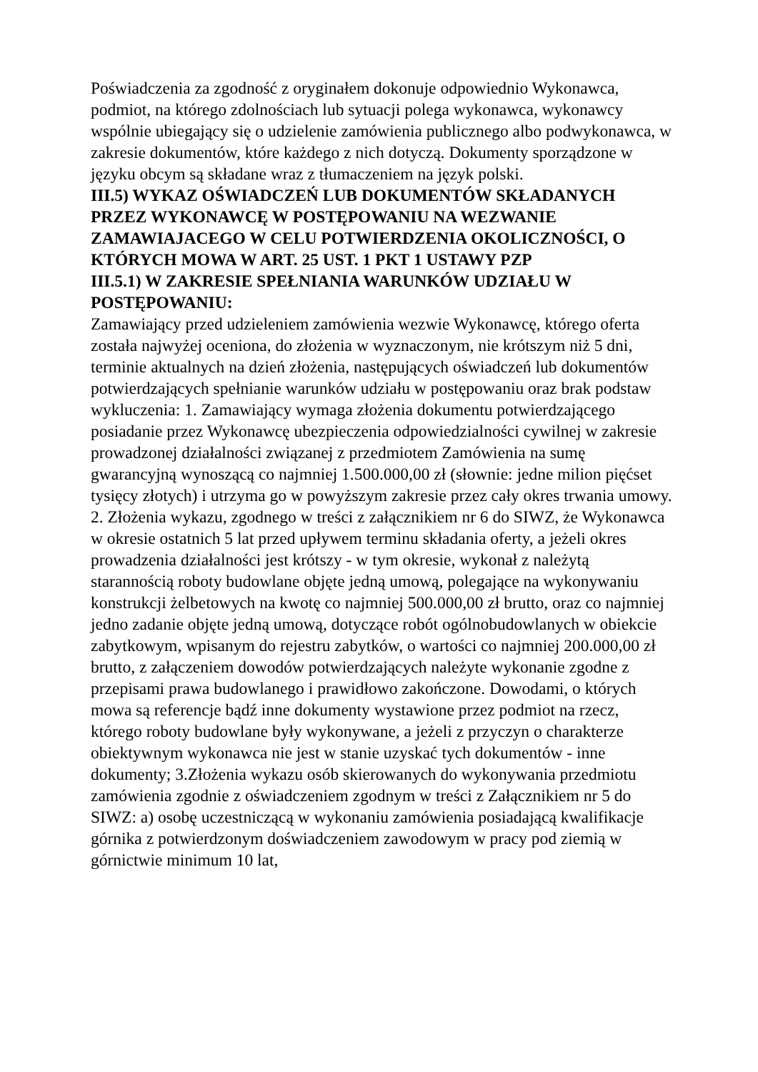Poświadczenia za zgodność z oryginałem dokonuje odpowiednio Wykonawca, podmiot, na którego zdolnościach lub sytuacji polega wykonawca, wykonawcy wspólnie ubiegający się o udzielenie zamówienia publicznego albo podwykonawca, w zakresie dokumentów, które każdego z nich dotyczą. Dokumenty sporządzone w języku obcym są składane wraz z tłumaczeniem na język polski.
III.5) WYKAZ OŚWIADCZEŃ LUB DOKUMENTÓW SKŁADANYCH PRZEZ WYKONAWCĘ W POSTĘPOWANIU NA WEZWANIE ZAMAWIAJACEGO W CELU POTWIERDZENIA OKOLICZNOŚCI, O KTÓRYCH MOWA W ART. 25 UST. 1 PKT 1 USTAWY PZP
III.5.1) W ZAKRESIE SPEŁNIANIA WARUNKÓW UDZIAŁU W POSTĘPOWANIU:
Zamawiający przed udzieleniem zamówienia wezwie Wykonawcę, którego oferta została najwyżej oceniona, do złożenia w wyznaczonym, nie krótszym niż 5 dni, terminie aktualnych na dzień złożenia, następujących oświadczeń lub dokumentów potwierdzających spełnianie warunków udziału w postępowaniu oraz brak podstaw wykluczenia: 1. Zamawiający wymaga złożenia dokumentu potwierdzającego posiadanie przez Wykonawcę ubezpieczenia odpowiedzialności cywilnej w zakresie prowadzonej działalności związanej z przedmiotem Zamówienia na sumę gwarancyjną wynoszącą co najmniej 1.500.000,00 zł (słownie: jedne milion pięćset tysięcy złotych) i utrzyma go w powyższym zakresie przez cały okres trwania umowy. 2. Złożenia wykazu, zgodnego w treści z załącznikiem nr 6 do SIWZ, że Wykonawca w okresie ostatnich 5 lat przed upływem terminu składania oferty, a jeżeli okres prowadzenia działalności jest krótszy - w tym okresie, wykonał z należytą starannością roboty budowlane objęte jedną umową, polegające na wykonywaniu konstrukcji żelbetowych na kwotę co najmniej 500.000,00 zł brutto, oraz co najmniej jedno zadanie objęte jedną umową, dotyczące robót ogólnobudowlanych w obiekcie zabytkowym, wpisanym do rejestru zabytków, o wartości co najmniej 200.000,00 zł brutto, z załączeniem dowodów potwierdzających należyte wykonanie zgodne z przepisami prawa budowlanego i prawidłowo zakończone. Dowodami, o których mowa są referencje bądź inne dokumenty wystawione przez podmiot na rzecz, którego roboty budowlane były wykonywane, a jeżeli z przyczyn o charakterze obiektywnym wykonawca nie jest w stanie uzyskać tych dokumentów - inne dokumenty; 3.Złożenia wykazu osób skierowanych do wykonywania przedmiotu zamówienia zgodnie z oświadczeniem zgodnym w treści z Załącznikiem nr 5 do SIWZ: a) osobę uczestniczącą w wykonaniu zamówienia posiadającą kwalifikacje górnika z potwierdzonym doświadczeniem zawodowym w pracy pod ziemią w górnictwie minimum 10 lat,